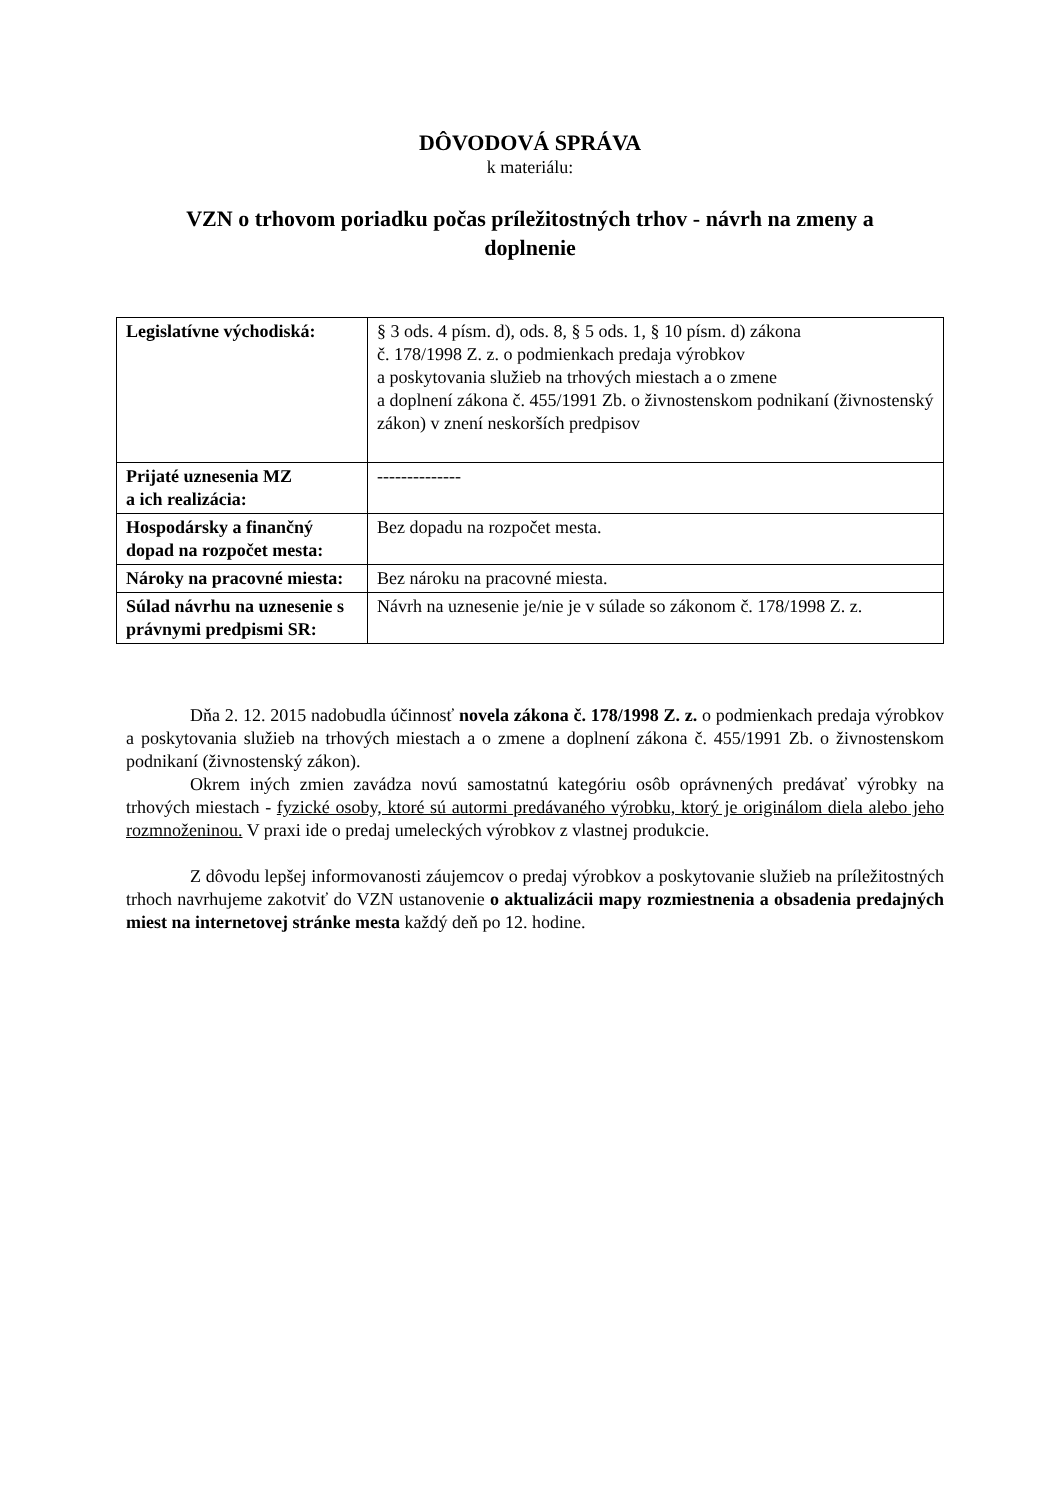DÔVODOVÁ SPRÁVA
k materiálu:
VZN o trhovom poriadku počas príležitostných trhov - návrh na zmeny a doplnenie
| Legislatívne východiská: | § 3 ods. 4 písm. d), ods. 8, § 5 ods. 1, § 10 písm. d) zákona č. 178/1998 Z. z. o podmienkach predaja výrobkov a poskytovania služieb na trhových miestach a o zmene a doplnení zákona č. 455/1991 Zb. o živnostenskom podnikaní (živnostenský zákon) v znení neskorších predpisov |
| Prijaté uznesenia MZ a ich realizácia: | -------------- |
| Hospodársky a finančný dopad na rozpočet mesta: | Bez dopadu na rozpočet mesta. |
| Nároky na pracovné miesta: | Bez nároku na pracovné miesta. |
| Súlad návrhu na uznesenie s právnymi predpismi SR: | Návrh na uznesenie je/nie je v súlade so zákonom č. 178/1998 Z. z. |
Dňa 2. 12. 2015 nadobudla účinnosť novela zákona č. 178/1998 Z. z. o podmienkach predaja výrobkov a poskytovania služieb na trhových miestach a o zmene a doplnení zákona č. 455/1991 Zb. o živnostenskom podnikaní (živnostenský zákon).
Okrem iných zmien zavádza novú samostatnú kategóriu osôb oprávnených predávať výrobky na trhových miestach - fyzické osoby, ktoré sú autormi predávaného výrobku, ktorý je originálom diela alebo jeho rozmnoženinou. V praxi ide o predaj umeleckých výrobkov z vlastnej produkcie.
Z dôvodu lepšej informovanosti záujemcov o predaj výrobkov a poskytovanie služieb na príležitostných trhoch navrhujeme zakotviť do VZN ustanovenie o aktualizácii mapy rozmiestnenia a obsadenia predajných miest na internetovej stránke mesta každý deň po 12. hodine.